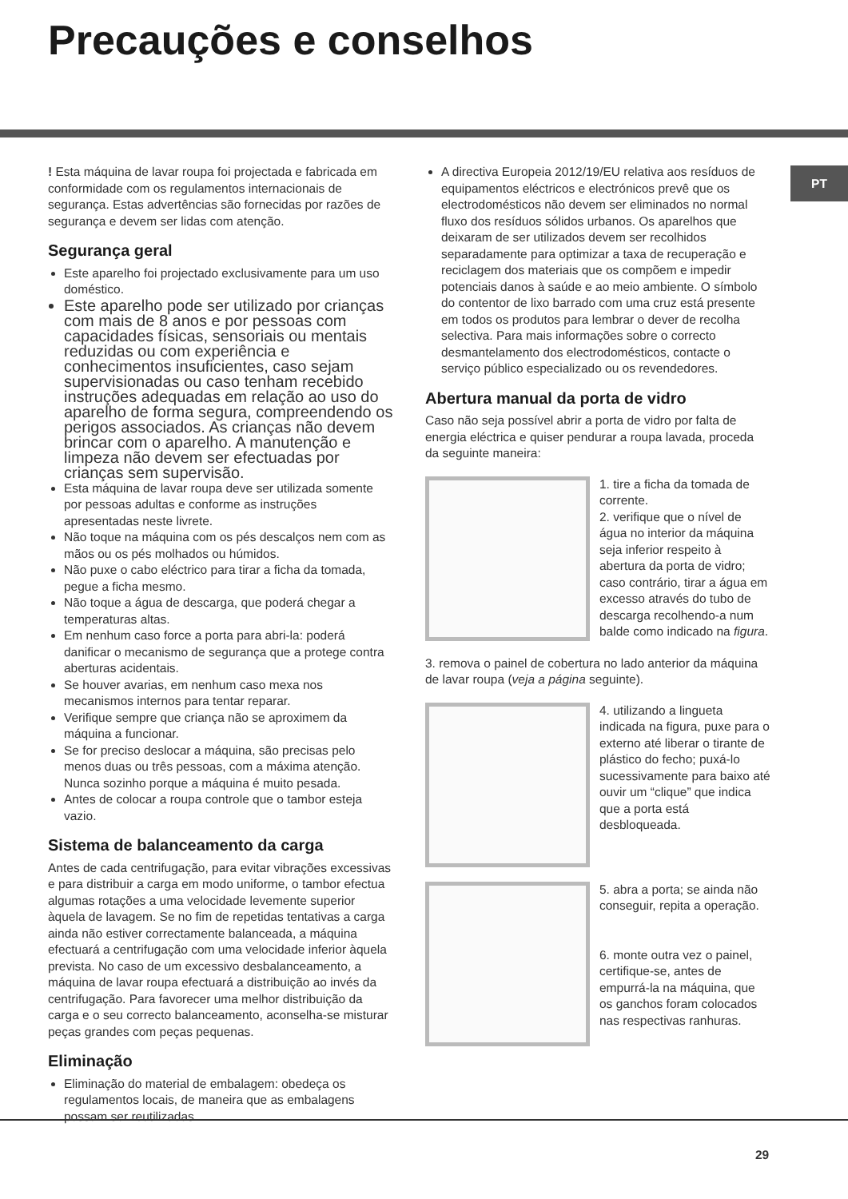Precauções e conselhos
PT
! Esta máquina de lavar roupa foi projectada e fabricada em conformidade com os regulamentos internacionais de segurança. Estas advertências são fornecidas por razões de segurança e devem ser lidas com atenção.
Segurança geral
Este aparelho foi projectado exclusivamente para um uso doméstico.
Este aparelho pode ser utilizado por crianças com mais de 8 anos e por pessoas com capacidades físicas, sensoriais ou mentais reduzidas ou com experiência e conhecimentos insuficientes, caso sejam supervisionadas ou caso tenham recebido instruções adequadas em relação ao uso do aparelho de forma segura, compreendendo os perigos associados. As crianças não devem brincar com o aparelho. A manutenção e limpeza não devem ser efectuadas por crianças sem supervisão.
Esta máquina de lavar roupa deve ser utilizada somente por pessoas adultas e conforme as instruções apresentadas neste livrete.
Não toque na máquina com os pés descalços nem com as mãos ou os pés molhados ou húmidos.
Não puxe o cabo eléctrico para tirar a ficha da tomada, pegue a ficha mesmo.
Não toque a água de descarga, que poderá chegar a temperaturas altas.
Em nenhum caso force a porta para abri-la: poderá danificar o mecanismo de segurança que a protege contra aberturas acidentais.
Se houver avarias, em nenhum caso mexa nos mecanismos internos para tentar reparar.
Verifique sempre que criança não se aproximem da máquina a funcionar.
Se for preciso deslocar a máquina, são precisas pelo menos duas ou três pessoas, com a máxima atenção. Nunca sozinho porque a máquina é muito pesada.
Antes de colocar a roupa controle que o tambor esteja vazio.
Sistema de balanceamento da carga
Antes de cada centrifugação, para evitar vibrações excessivas e para distribuir a carga em modo uniforme, o tambor efectua algumas rotações a uma velocidade levemente superior àquela de lavagem. Se no fim de repetidas tentativas a carga ainda não estiver correctamente balanceada, a máquina efectuará a centrifugação com uma velocidade inferior àquela prevista. No caso de um excessivo desbalanceamento, a máquina de lavar roupa efectuará a distribuição ao invés da centrifugação. Para favorecer uma melhor distribuição da carga e o seu correcto balanceamento, aconselha-se misturar peças grandes com peças pequenas.
Eliminação
Eliminação do material de embalagem: obedeça os regulamentos locais, de maneira que as embalagens possam ser reutilizadas.
A directiva Europeia 2012/19/EU relativa aos resíduos de equipamentos eléctricos e electrónicos prevê que os electrodomésticos não devem ser eliminados no normal fluxo dos resíduos sólidos urbanos. Os aparelhos que deixaram de ser utilizados devem ser recolhidos separadamente para optimizar a taxa de recuperação e reciclagem dos materiais que os compõem e impedir potenciais danos à saúde e ao meio ambiente. O símbolo do contentor de lixo barrado com uma cruz está presente em todos os produtos para lembrar o dever de recolha selectiva. Para mais informações sobre o correcto desmantelamento dos electrodomésticos, contacte o serviço público especializado ou os revendedores.
Abertura manual da porta de vidro
Caso não seja possível abrir a porta de vidro por falta de energia eléctrica e quiser pendurar a roupa lavada, proceda da seguinte maneira:
1. tire a ficha da tomada de corrente.
2. verifique que o nível de água no interior da máquina seja inferior respeito à abertura da porta de vidro; caso contrário, tirar a água em excesso através do tubo de descarga recolhendo-a num balde como indicado na figura.
3. remova o painel de cobertura no lado anterior da máquina de lavar roupa (veja a página seguinte).
4. utilizando a lingueta indicada na figura, puxe para o externo até liberar o tirante de plástico do fecho; puxá-lo sucessivamente para baixo até ouvir um “clique” que indica que a porta está desbloqueada.
5. abra a porta; se ainda não conseguir, repita a operação.
6. monte outra vez o painel, certifique-se, antes de empurrá-la na máquina, que os ganchos foram colocados nas respectivas ranhuras.
29